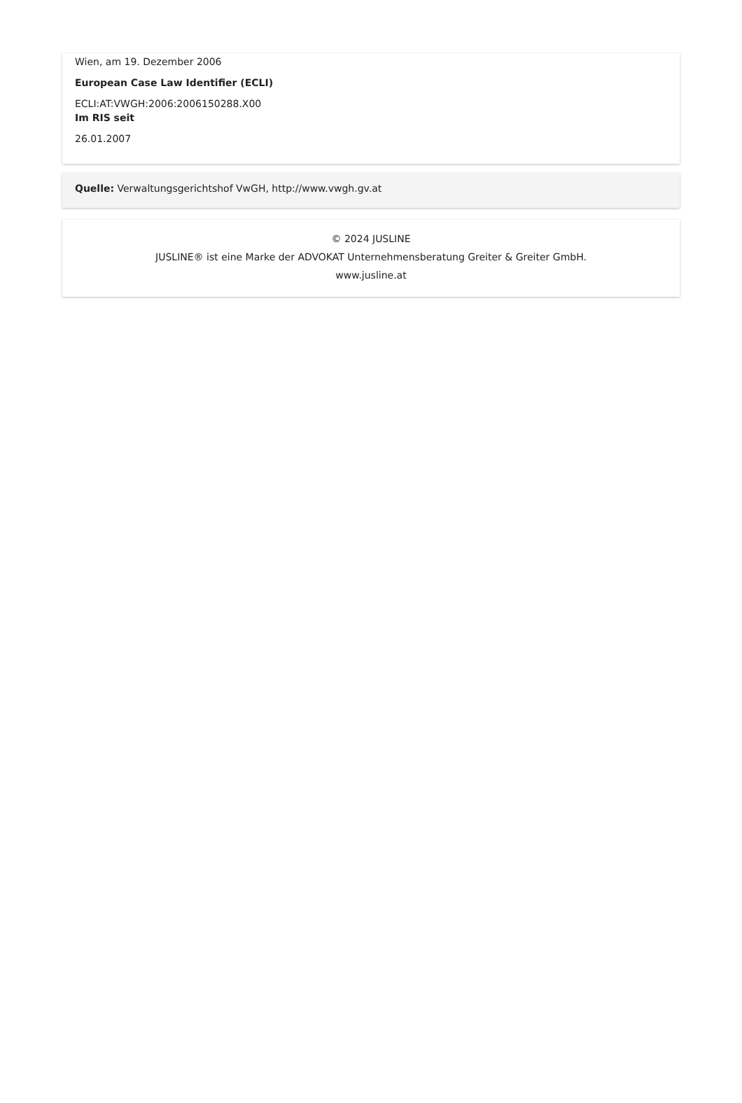Wien, am 19. Dezember 2006
European Case Law Identifier (ECLI)
ECLI:AT:VWGH:2006:2006150288.X00
Im RIS seit
26.01.2007
Quelle: Verwaltungsgerichtshof VwGH, http://www.vwgh.gv.at
© 2024 JUSLINE
JUSLINE® ist eine Marke der ADVOKAT Unternehmensberatung Greiter & Greiter GmbH.
www.jusline.at